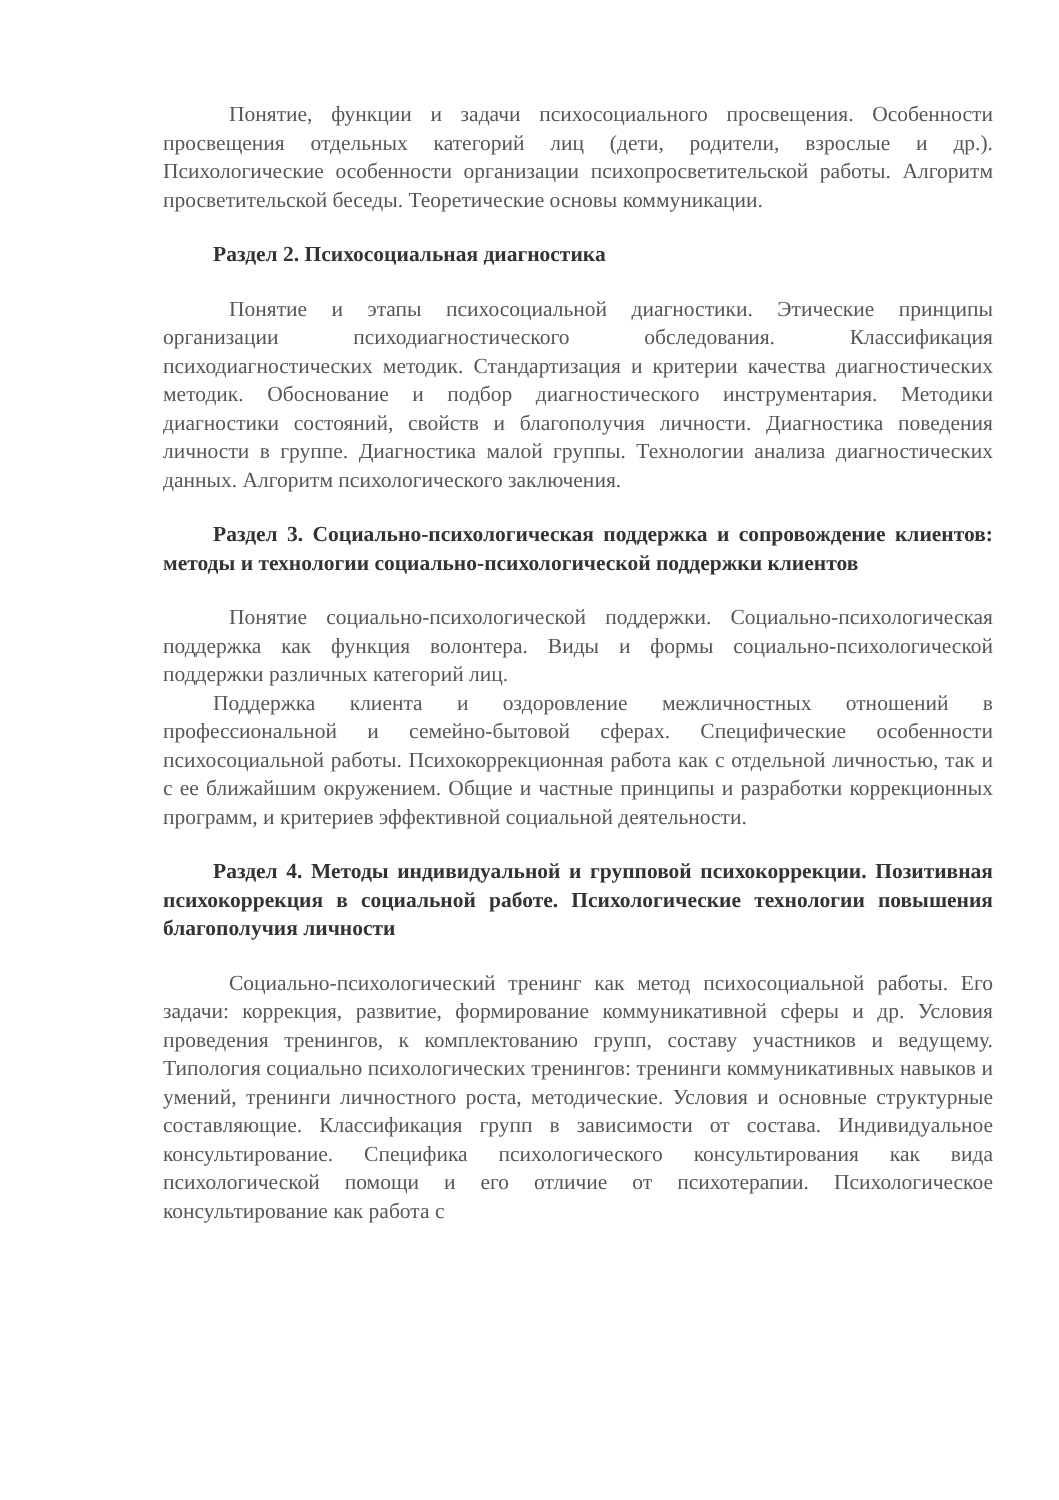Понятие, функции и задачи психосоциального просвещения. Особенности просвещения отдельных категорий лиц (дети, родители, взрослые и др.). Психологические особенности организации психопросветительской работы. Алгоритм просветительской беседы. Теоретические основы коммуникации.
Раздел 2. Психосоциальная диагностика
Понятие и этапы психосоциальной диагностики. Этические принципы организации психодиагностического обследования. Классификация психодиагностических методик. Стандартизация и критерии качества диагностических методик. Обоснование и подбор диагностического инструментария. Методики диагностики состояний, свойств и благополучия личности. Диагностика поведения личности в группе. Диагностика малой группы. Технологии анализа диагностических данных. Алгоритм психологического заключения.
Раздел 3. Социально-психологическая поддержка и сопровождение клиентов: методы и технологии социально-психологической поддержки клиентов
Понятие социально-психологической поддержки. Социально-психологическая поддержка как функция волонтера. Виды и формы социально-психологической поддержки различных категорий лиц.
Поддержка клиента и оздоровление межличностных отношений в профессиональной и семейно-бытовой сферах. Специфические особенности психосоциальной работы. Психокоррекционная работа как с отдельной личностью, так и с ее ближайшим окружением. Общие и частные принципы и разработки коррекционных программ, и критериев эффективной социальной деятельности.
Раздел 4. Методы индивидуальной и групповой психокоррекции. Позитивная психокоррекция в социальной работе. Психологические технологии повышения благополучия личности
Социально-психологический тренинг как метод психосоциальной работы. Его задачи: коррекция, развитие, формирование коммуникативной сферы и др. Условия проведения тренингов, к комплектованию групп, составу участников и ведущему. Типология социально психологических тренингов: тренинги коммуникативных навыков и умений, тренинги личностного роста, методические. Условия и основные структурные составляющие. Классификация групп в зависимости от состава. Индивидуальное консультирование. Специфика психологического консультирования как вида психологической помощи и его отличие от психотерапии. Психологическое консультирование как работа с